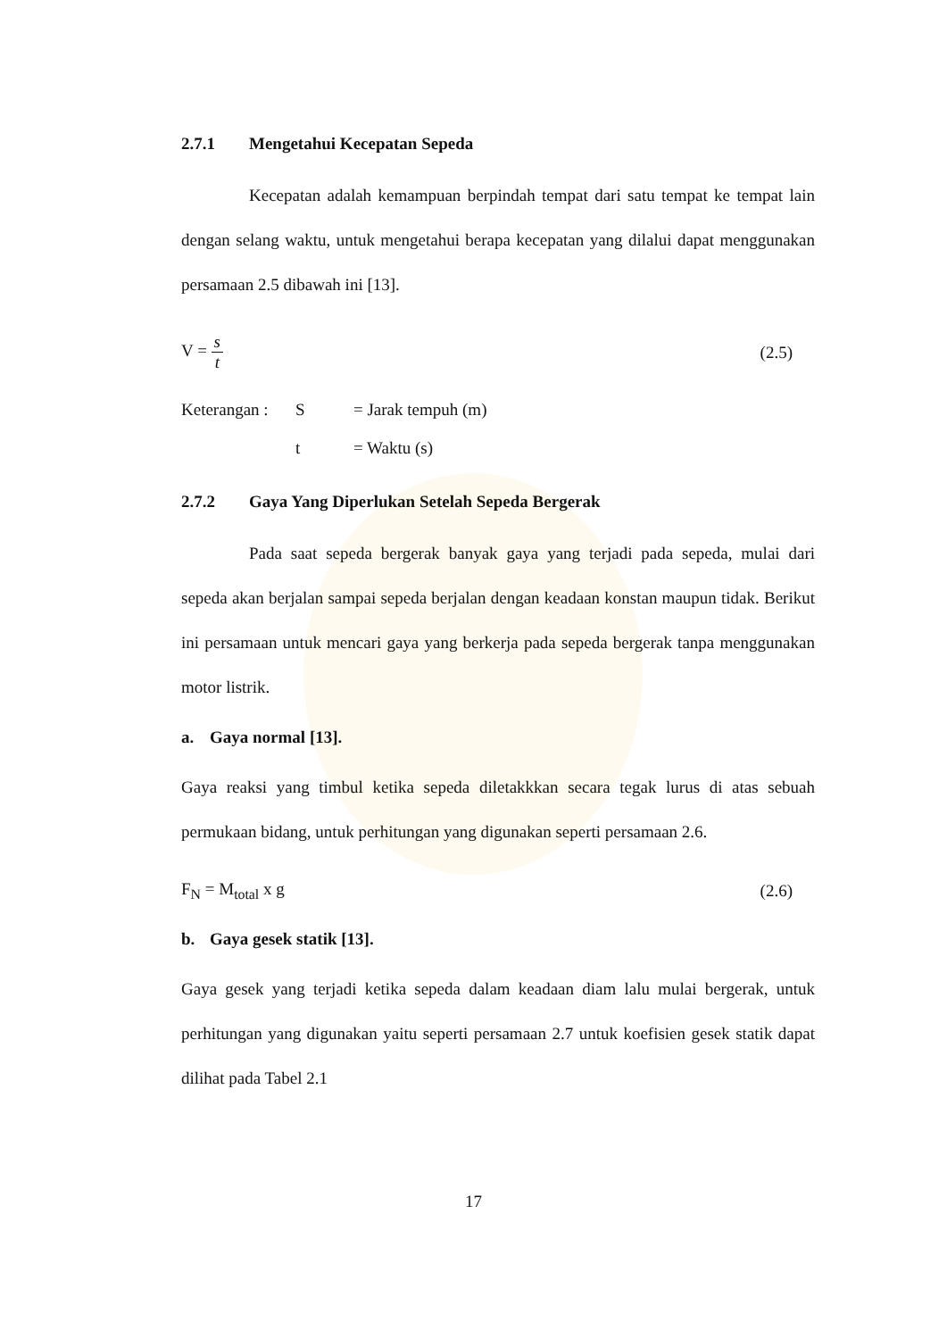2.7.1 Mengetahui Kecepatan Sepeda
Kecepatan adalah kemampuan berpindah tempat dari satu tempat ke tempat lain dengan selang waktu, untuk mengetahui berapa kecepatan yang dilalui dapat menggunakan persamaan 2.5 dibawah ini [13].
V = s t (2.5)
Keterangan : S = Jarak tempuh (m)
t = Waktu (s)
2.7.2 Gaya Yang Diperlukan Setelah Sepeda Bergerak
Pada saat sepeda bergerak banyak gaya yang terjadi pada sepeda, mulai dari sepeda akan berjalan sampai sepeda berjalan dengan keadaan konstan maupun tidak. Berikut ini persamaan untuk mencari gaya yang berkerja pada sepeda bergerak tanpa menggunakan motor listrik.
a. Gaya normal [13].
Gaya reaksi yang timbul ketika sepeda diletakkkan secara tegak lurus di atas sebuah permukaan bidang, untuk perhitungan yang digunakan seperti persamaan 2.6.
F<sub>N</sub> = M<sub>total</sub> x g (2.6)
b. Gaya gesek statik [13].
Gaya gesek yang terjadi ketika sepeda dalam keadaan diam lalu mulai bergerak, untuk perhitungan yang digunakan yaitu seperti persamaan 2.7 untuk koefisien gesek statik dapat dilihat pada Tabel 2.1
17